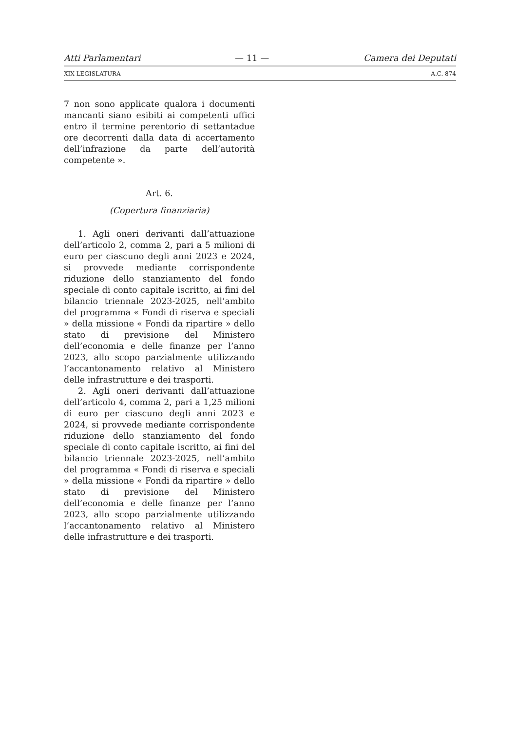Atti Parlamentari — 11 — Camera dei Deputati
XIX LEGISLATURA A.C. 874
7 non sono applicate qualora i documenti mancanti siano esibiti ai competenti uffici entro il termine perentorio di settantadue ore decorrenti dalla data di accertamento dell’infrazione da parte dell’autorità competente ».
Art. 6.
(Copertura finanziaria)
1. Agli oneri derivanti dall’attuazione dell’articolo 2, comma 2, pari a 5 milioni di euro per ciascuno degli anni 2023 e 2024, si provvede mediante corrispondente riduzione dello stanziamento del fondo speciale di conto capitale iscritto, ai fini del bilancio triennale 2023-2025, nell’ambito del programma « Fondi di riserva e speciali » della missione « Fondi da ripartire » dello stato di previsione del Ministero dell’economia e delle finanze per l’anno 2023, allo scopo parzialmente utilizzando l’accantonamento relativo al Ministero delle infrastrutture e dei trasporti.
2. Agli oneri derivanti dall’attuazione dell’articolo 4, comma 2, pari a 1,25 milioni di euro per ciascuno degli anni 2023 e 2024, si provvede mediante corrispondente riduzione dello stanziamento del fondo speciale di conto capitale iscritto, ai fini del bilancio triennale 2023-2025, nell’ambito del programma « Fondi di riserva e speciali » della missione « Fondi da ripartire » dello stato di previsione del Ministero dell’economia e delle finanze per l’anno 2023, allo scopo parzialmente utilizzando l’accantonamento relativo al Ministero delle infrastrutture e dei trasporti.